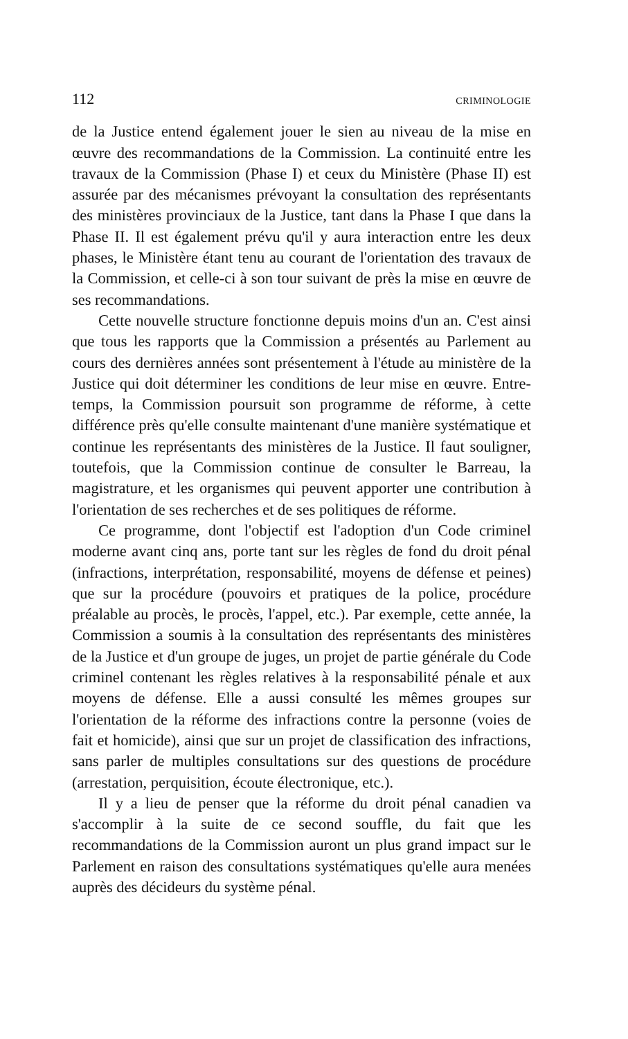112 CRIMINOLOGIE
de la Justice entend également jouer le sien au niveau de la mise en œuvre des recommandations de la Commission. La continuité entre les travaux de la Commission (Phase I) et ceux du Ministère (Phase II) est assurée par des mécanismes prévoyant la consultation des représentants des ministères provinciaux de la Justice, tant dans la Phase I que dans la Phase II. Il est également prévu qu'il y aura interaction entre les deux phases, le Ministère étant tenu au courant de l'orientation des travaux de la Commission, et celle-ci à son tour suivant de près la mise en œuvre de ses recommandations.
Cette nouvelle structure fonctionne depuis moins d'un an. C'est ainsi que tous les rapports que la Commission a présentés au Parlement au cours des dernières années sont présentement à l'étude au ministère de la Justice qui doit déterminer les conditions de leur mise en œuvre. Entre-temps, la Commission poursuit son programme de réforme, à cette différence près qu'elle consulte maintenant d'une manière systématique et continue les représentants des ministères de la Justice. Il faut souligner, toutefois, que la Commission continue de consulter le Barreau, la magistrature, et les organismes qui peuvent apporter une contribution à l'orientation de ses recherches et de ses politiques de réforme.
Ce programme, dont l'objectif est l'adoption d'un Code criminel moderne avant cinq ans, porte tant sur les règles de fond du droit pénal (infractions, interprétation, responsabilité, moyens de défense et peines) que sur la procédure (pouvoirs et pratiques de la police, procédure préalable au procès, le procès, l'appel, etc.). Par exemple, cette année, la Commission a soumis à la consultation des représentants des ministères de la Justice et d'un groupe de juges, un projet de partie générale du Code criminel contenant les règles relatives à la responsabilité pénale et aux moyens de défense. Elle a aussi consulté les mêmes groupes sur l'orientation de la réforme des infractions contre la personne (voies de fait et homicide), ainsi que sur un projet de classification des infractions, sans parler de multiples consultations sur des questions de procédure (arrestation, perquisition, écoute électronique, etc.).
Il y a lieu de penser que la réforme du droit pénal canadien va s'accomplir à la suite de ce second souffle, du fait que les recommandations de la Commission auront un plus grand impact sur le Parlement en raison des consultations systématiques qu'elle aura menées auprès des décideurs du système pénal.